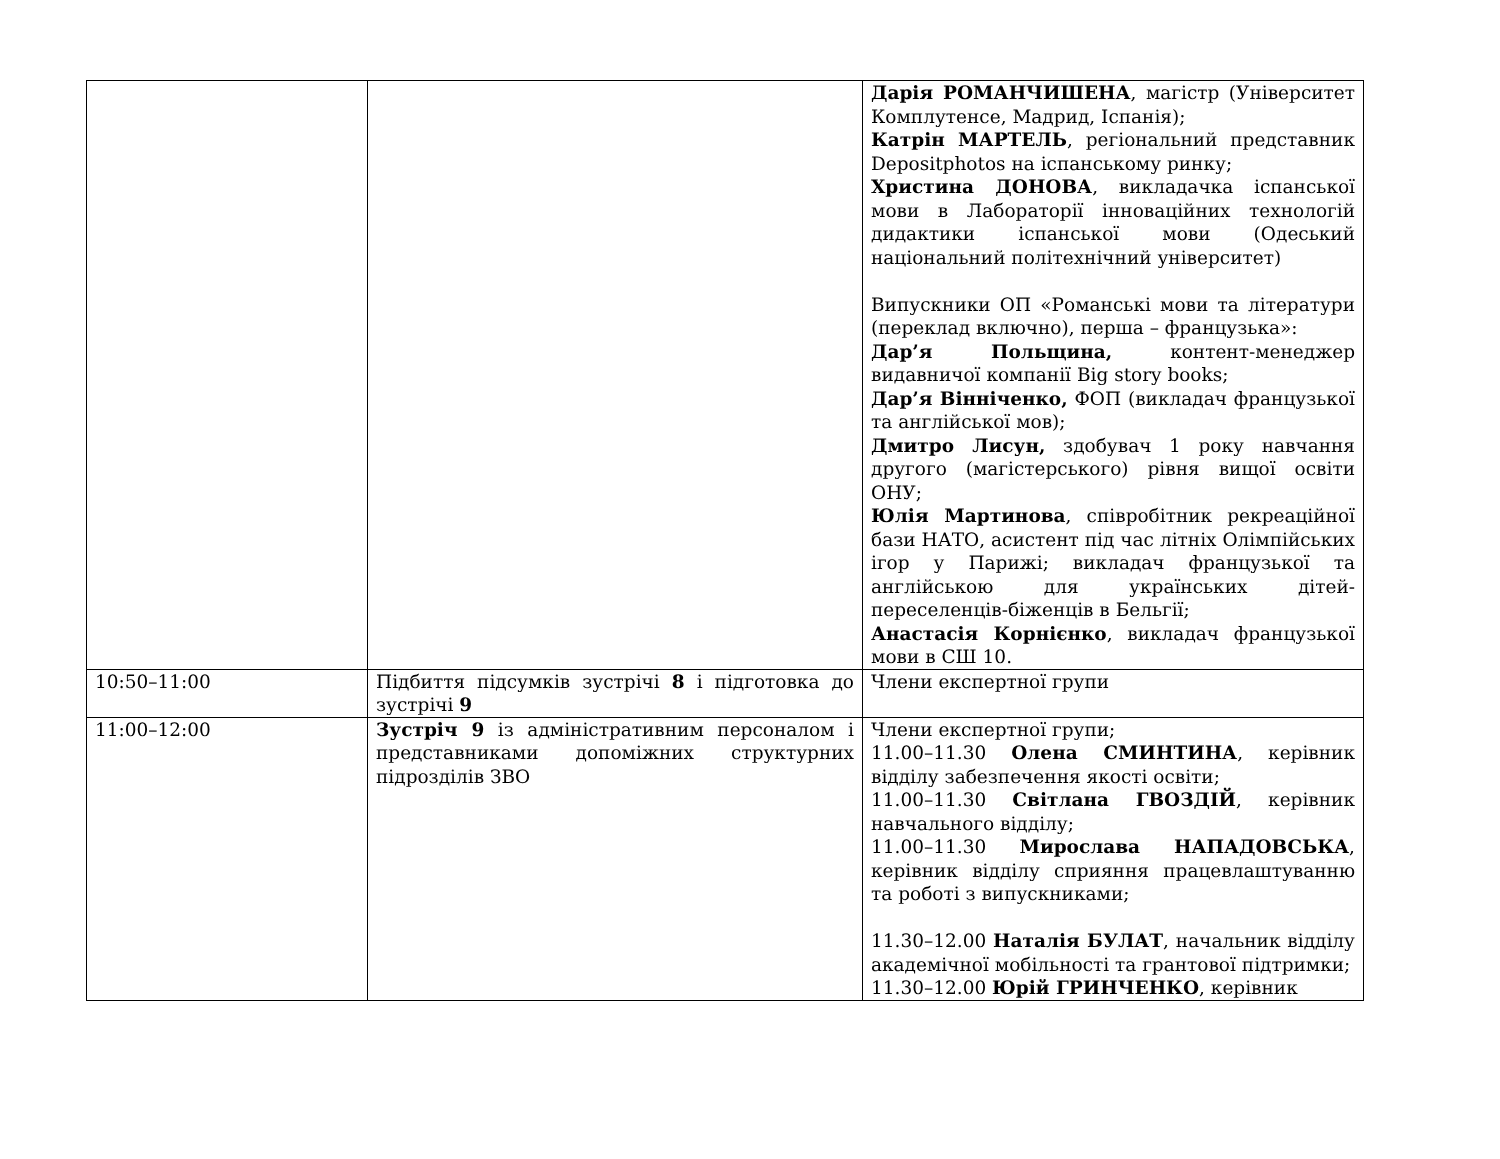| | | Дарія РОМАНЧИШЕНА , магістр (Університет Комплутенсе, Мадрид, Іспанія); Катрін МАРТЕЛЬ , регіональний представник Depositphotos на іспанському ринку; Христина ДОНОВА , викладачка іспанської мови в Лабораторії інноваційних технологій дидактики іспанської мови (Одеський національний політехнічний університет) Випускники ОП «Романські мови та літератури (переклад включно), перша – французька»: Дар’я Польщина, контент-менеджер видавничої компанії Big story books; Дар’я Вінніченко, ФОП (викладач французької та англійської мов); Дмитро Лисун, здобувач 1 року навчання другого (магістерського) рівня вищої освіти ОНУ; Юлія Мартинова , співробітник рекреаційної бази НАТО, асистент під час літніх Олімпійських ігор у Парижі; викладач французької та англійською для українських дітей-переселенців-біженців в Бельгії; Анастасія Корнієнко , викладач французької мови в СШ 10. |
| 10:50–11:00 | Підбиття підсумків зустрічі 8 і підготовка до зустрічі 9 | Члени експертної групи |
| 11:00–12:00 | Зустріч 9 із адміністративним персоналом і представниками допоміжних структурних підрозділів ЗВО | Члени експертної групи; 11.00–11.30 Олена СМИНТИНА , керівник відділу забезпечення якості освіти; 11.00–11.30 Світлана ГВОЗДІЙ , керівник навчального відділу; 11.00–11.30 Мирослава НАПАДОВСЬКА , керівник відділу сприяння працевлаштуванню та роботі з випускниками; 11.30–12.00 Наталія БУЛАТ , начальник відділу академічної мобільності та грантової підтримки; 11.30–12.00 Юрій ГРИНЧЕНКО , керівник |